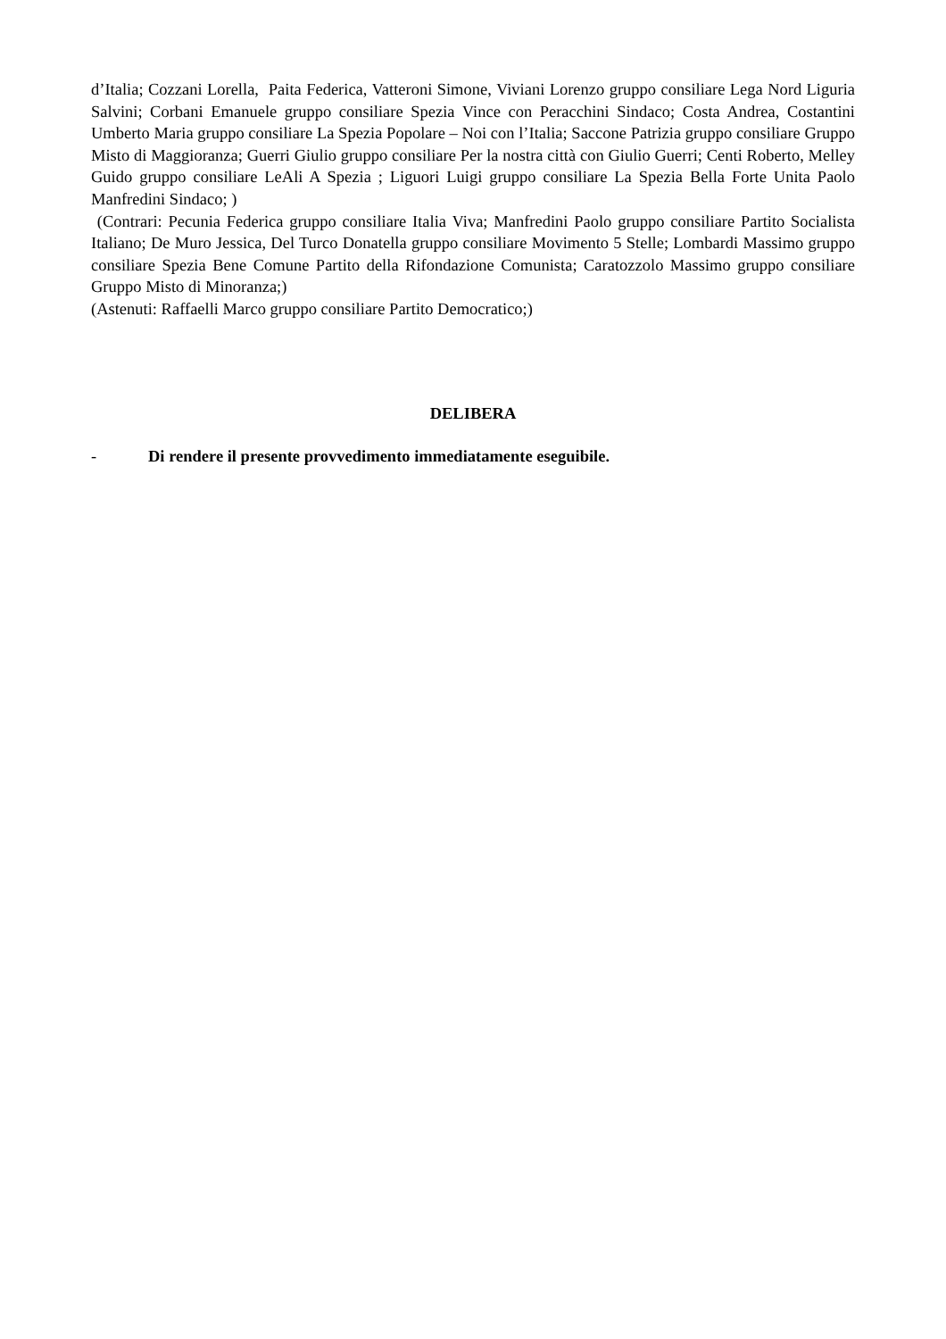d’Italia; Cozzani Lorella, Paita Federica, Vatteroni Simone, Viviani Lorenzo gruppo consiliare Lega Nord Liguria Salvini; Corbani Emanuele gruppo consiliare Spezia Vince con Peracchini Sindaco; Costa Andrea, Costantini Umberto Maria gruppo consiliare La Spezia Popolare – Noi con l’Italia; Saccone Patrizia gruppo consiliare Gruppo Misto di Maggioranza; Guerri Giulio gruppo consiliare Per la nostra città con Giulio Guerri; Centi Roberto, Melley Guido gruppo consiliare LeAli A Spezia ; Liguori Luigi gruppo consiliare La Spezia Bella Forte Unita Paolo Manfredini Sindaco; )
(Contrari: Pecunia Federica gruppo consiliare Italia Viva; Manfredini Paolo gruppo consiliare Partito Socialista Italiano; De Muro Jessica, Del Turco Donatella gruppo consiliare Movimento 5 Stelle; Lombardi Massimo gruppo consiliare Spezia Bene Comune Partito della Rifondazione Comunista; Caratozzolo Massimo gruppo consiliare Gruppo Misto di Minoranza;)
(Astenuti: Raffaelli Marco gruppo consiliare Partito Democratico;)
DELIBERA
- Di rendere il presente provvedimento immediatamente eseguibile.